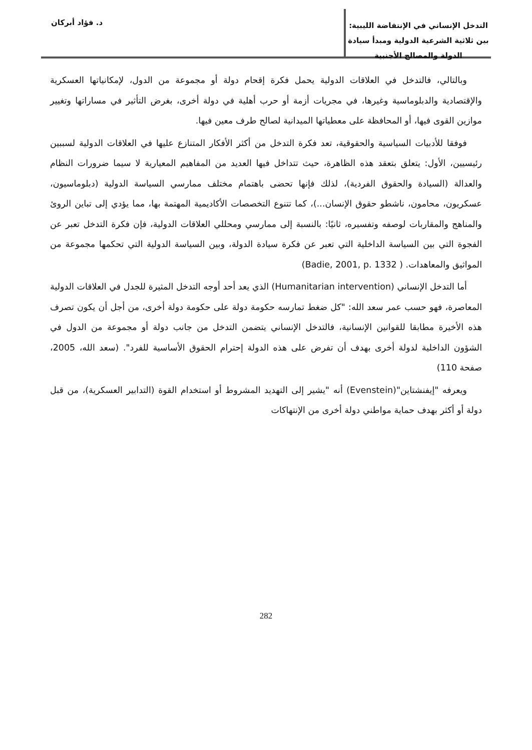التدخل الإنساني في الإنتفاضة الليبية: بين ثلاثية الشرعية الدولية ومبدأ سيادة الدولة والمصالح الأجنبية
د. فؤاد أبركان
وبالتالي، فالتدخل في العلاقات الدولية يحمل فكرة إقحام دولة أو مجموعة من الدول، لإمكانياتها العسكرية والإقتصادية والدبلوماسية وغيرها، في مجريات أزمة أو حرب أهلية في دولة أخرى، بغرض التأثير في مساراتها وتغيير موازين القوى فيها، أو المحافظة على معطياتها الميدانية لصالح طرف معين فيها.
فوفقا للأدبيات السياسية والحقوقية، تعد فكرة التدخل من أكثر الأفكار المتنازع عليها في العلاقات الدولية لسببين رئيسيين، الأول: يتعلق بتعقد هذه الظاهرة، حيث تتداخل فيها العديد من المفاهيم المعيارية لا سيما ضرورات النظام والعدالة (السيادة والحقوق الفردية)، لذلك فإنها تحضى باهتمام مختلف ممارسي السياسة الدولية (دبلوماسيون، عسكريون، محامون، ناشطو حقوق الإنسان...)، كما تتنوع التخصصات الأكاديمية المهتمة بها، مما يؤدي إلى تباين الروئ والمناهج والمقاربات لوصفه وتفسيره، ثانيًا: بالنسبة إلى ممارسي ومحللي العلاقات الدولية، فإن فكرة التدخل تعبر عن الفجوة التي بين السياسة الداخلية التي تعبر عن فكرة سيادة الدولة، وبين السياسة الدولية التي تحكمها مجموعة من المواثيق والمعاهدات. ( Badie, 2001, p. 1332)
أما التدخل الإنساني (Humanitarian intervention) الذي يعد أحد أوجه التدخل المثيرة للجدل في العلاقات الدولية المعاصرة، فهو حسب عمر سعد الله: "كل ضغط تمارسه حكومة دولة على حكومة دولة أخرى، من أجل أن يكون تصرف هذه الأخيرة مطابقا للقوانين الإنسانية، فالتدخل الإنساني يتضمن التدخل من جانب دولة أو مجموعة من الدول في الشؤون الداخلية لدولة أخرى بهدف أن تفرض على هذه الدولة إحترام الحقوق الأساسية للفرد". (سعد الله، 2005، صفحة 110)
ويعرفه "إيفنشتاين"(Evenstein) أنه "يشير إلى التهديد المشروط أو استخدام القوة (التدابير العسكرية)، من قبل دولة أو أكثر بهدف حماية مواطني دولة أخرى من الإنتهاكات
282